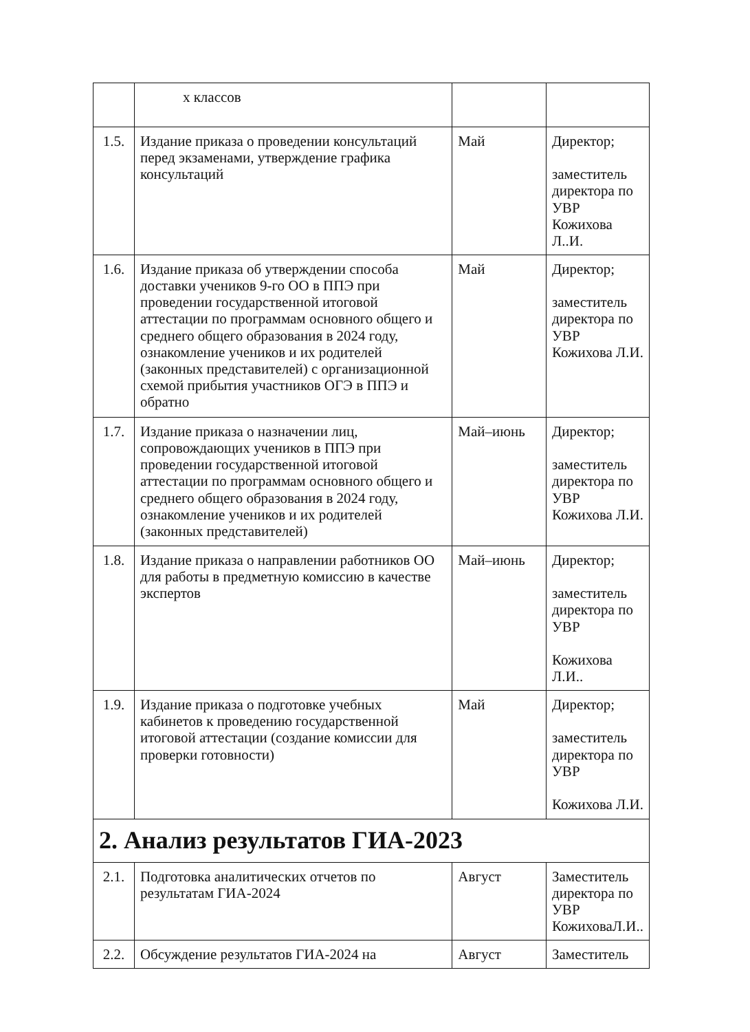| | х классов | | |
| 1.5. | Издание приказа о проведении консультаций перед экзаменами, утверждение графика консультаций | Май | Директор; заместитель директора по УВР Кожихова Л..И. |
| 1.6. | Издание приказа об утверждении способа доставки учеников 9-го ОО в ППЭ при проведении государственной итоговой аттестации по программам основного общего и среднего общего образования в 2024 году, ознакомление учеников и их родителей (законных представителей) с организационной схемой прибытия участников ОГЭ в ППЭ и обратно | Май | Директор; заместитель директора по УВР Кожихова Л.И. |
| 1.7. | Издание приказа о назначении лиц, сопровождающих учеников в ППЭ при проведении государственной итоговой аттестации по программам основного общего и среднего общего образования в 2024 году, ознакомление учеников и их родителей (законных представителей) | Май–июнь | Директор; заместитель директора по УВР Кожихова Л.И. |
| 1.8. | Издание приказа о направлении работников ОО для работы в предметную комиссию в качестве экспертов | Май–июнь | Директор; заместитель директора по УВР Кожихова Л.И.. |
| 1.9. | Издание приказа о подготовке учебных кабинетов к проведению государственной итоговой аттестации (создание комиссии для проверки готовности) | Май | Директор; заместитель директора по УВР Кожихова Л.И. |
| 2. Анализ результатов ГИА-2023 | | | |
| 2.1. | Подготовка аналитических отчетов по результатам ГИА-2024 | Август | Заместитель директора по УВР КожиховаЛ.И.. |
| 2.2. | Обсуждение результатов ГИА-2024 на | Август | Заместитель |